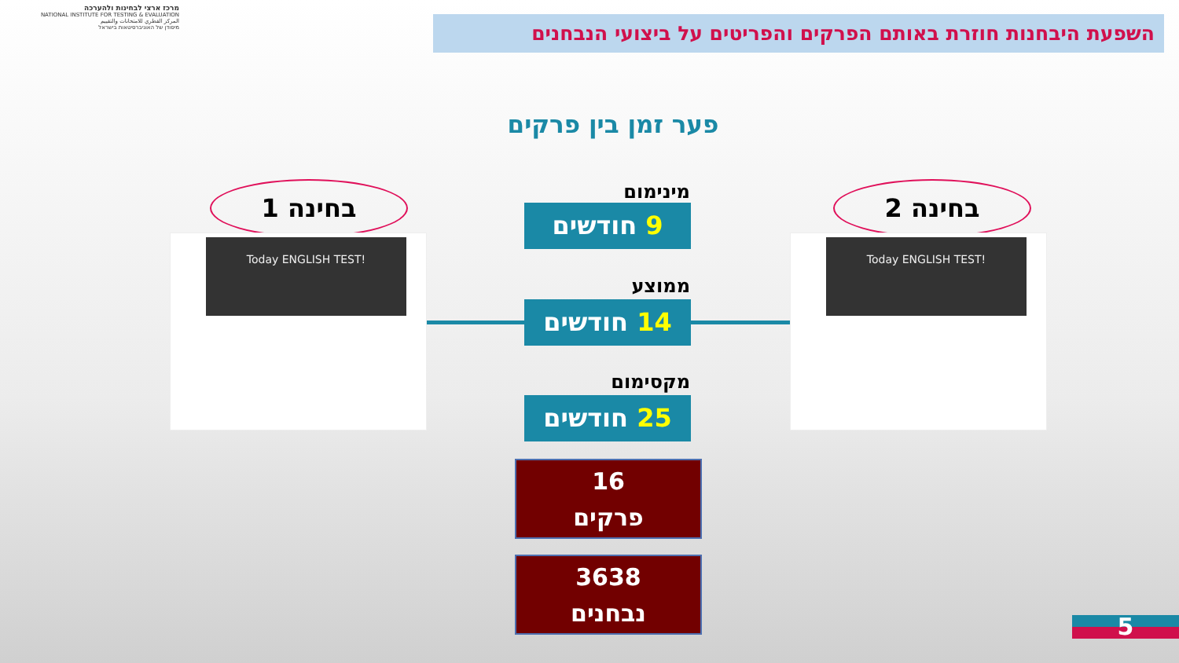מרכז ארצי לבחינות ולהערכה
NATIONAL INSTITUTE FOR TESTING & EVALUATION
المركز القطري للامتحانات والتقييم
מיסודן של האוניברסיטאות בישראל
השפעת היבחנות חוזרת באותם הפרקים והפריטים על ביצועי הנבחנים
פער זמן בין פרקים
בחינה 1
Today ENGLISH TEST!
בחינה 2
Today ENGLISH TEST!
מינימום
9 חודשים
ממוצע
14 חודשים
מקסימום
25 חודשים
16
פרקים
3638
נבחנים
5